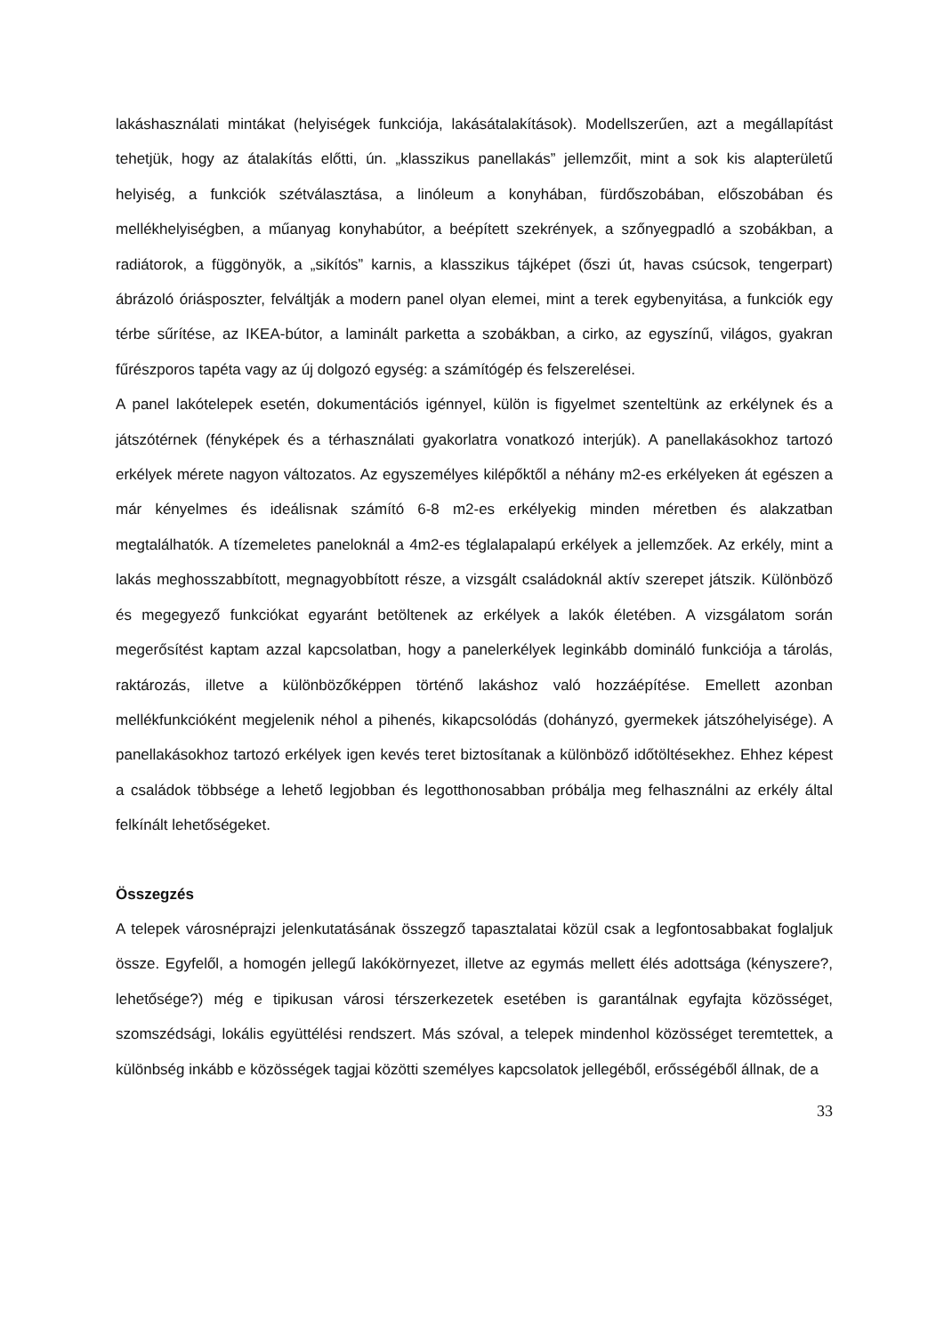lakáshasználati mintákat (helyiségek funkciója, lakásátalakítások). Modellszerűen, azt a megállapítást tehetjük, hogy az átalakítás előtti, ún. „klasszikus panellakás” jellemzőit, mint a sok kis alapterületű helyiség, a funkciók szétválasztása, a linóleum a konyhában, fürdőszobában, előszobában és mellékhelyiségben, a műanyag konyhabútor, a beépített szekrények, a szőnyegpadló a szobákban, a radiátorok, a függönyök, a „sikítós” karnis, a klasszikus tájképet (őszi út, havas csúcsok, tengerpart) ábrázoló óriásposzter, felváltják a modern panel olyan elemei, mint a terek egybenyitása, a funkciók egy térbe sűrítése, az IKEA-bútor, a laminált parketta a szobákban, a cirko, az egyszínű, világos, gyakran fűrészporos tapéta vagy az új dolgozó egység: a számítógép és felszerelései.
A panel lakótelepek esetén, dokumentációs igénnyel, külön is figyelmet szenteltünk az erkélynek és a játszótérnek (fényképek és a térhasználati gyakorlatra vonatkozó interjúk). A panellakásokhoz tartozó erkélyek mérete nagyon változatos. Az egyszemélyes kilépőktől a néhány m2-es erkélyeken át egészen a már kényelmes és ideálisnak számító 6-8 m2-es erkélyekig minden méretben és alakzatban megtalálhatók. A tízemeletes paneloknál a 4m2-es téglalapalapú erkélyek a jellemzőek. Az erkély, mint a lakás meghosszabbított, megnagyobbított része, a vizsgált családoknál aktív szerepet játszik. Különböző és megegyező funkciókat egyaránt betöltenek az erkélyek a lakók életében. A vizsgálatom során megerősítést kaptam azzal kapcsolatban, hogy a panelerkélyek leginkább domináló funkciója a tárolás, raktározás, illetve a különbözőképpen történő lakáshoz való hozzáépítése. Emellett azonban mellékfunkcióként megjelenik néhol a pihenés, kikapcsolódás (dohányzó, gyermekek játszóhelyisége). A panellakásokhoz tartozó erkélyek igen kevés teret biztosítanak a különböző időtöltésekhez. Ehhez képest a családok többsége a lehető legjobban és legotthonosabban próbálja meg felhasználni az erkély által felkínált lehetőségeket.
Összegzés
A telepek városnéprajzi jelenkutatásának összegző tapasztalatai közül csak a legfontosabbakat foglaljuk össze. Egyfelől, a homogén jellegű lakókörnyezet, illetve az egymás mellett élés adottsága (kényszere?, lehetősége?) még e tipikusan városi térszerkezetek esetében is garantálnak egyfajta közösséget, szomszédsági, lokális együttélési rendszert. Más szóval, a telepek mindenhol közösséget teremtettek, a különbség inkább e közösségek tagjai közötti személyes kapcsolatok jellegéből, erősségéből állnak, de a
33